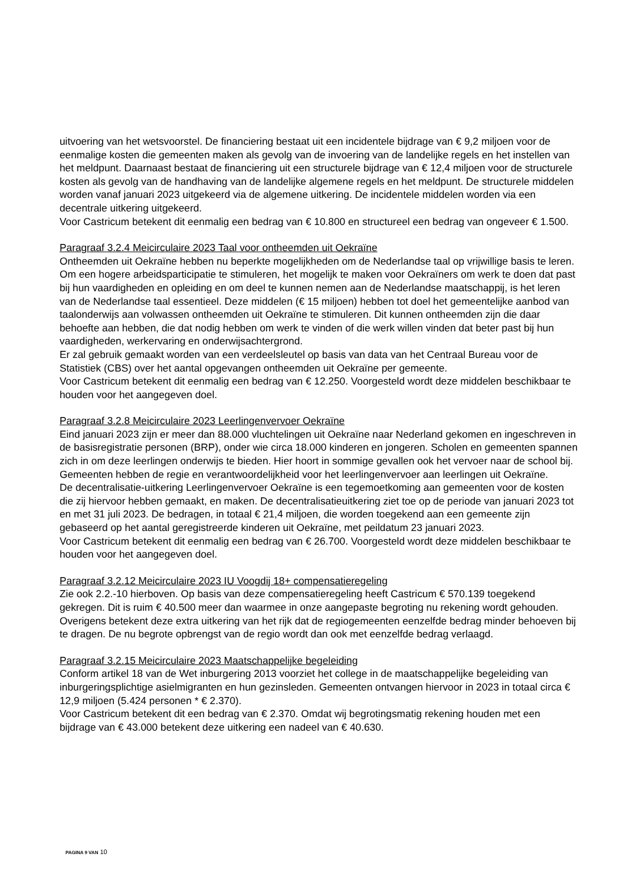uitvoering van het wetsvoorstel. De financiering bestaat uit een incidentele bijdrage van € 9,2 miljoen voor de eenmalige kosten die gemeenten maken als gevolg van de invoering van de landelijke regels en het instellen van het meldpunt. Daarnaast bestaat de financiering uit een structurele bijdrage van € 12,4 miljoen voor de structurele kosten als gevolg van de handhaving van de landelijke algemene regels en het meldpunt. De structurele middelen worden vanaf januari 2023 uitgekeerd via de algemene uitkering. De incidentele middelen worden via een decentrale uitkering uitgekeerd.
Voor Castricum betekent dit eenmalig een bedrag van € 10.800 en structureel een bedrag van ongeveer € 1.500.
Paragraaf 3.2.4 Meicirculaire 2023 Taal voor ontheemden uit Oekraïne
Ontheemden uit Oekraïne hebben nu beperkte mogelijkheden om de Nederlandse taal op vrijwillige basis te leren. Om een hogere arbeidsparticipatie te stimuleren, het mogelijk te maken voor Oekraïners om werk te doen dat past bij hun vaardigheden en opleiding en om deel te kunnen nemen aan de Nederlandse maatschappij, is het leren van de Nederlandse taal essentieel. Deze middelen (€ 15 miljoen) hebben tot doel het gemeentelijke aanbod van taalonderwijs aan volwassen ontheemden uit Oekraïne te stimuleren. Dit kunnen ontheemden zijn die daar behoefte aan hebben, die dat nodig hebben om werk te vinden of die werk willen vinden dat beter past bij hun vaardigheden, werkervaring en onderwijsachtergrond.
Er zal gebruik gemaakt worden van een verdeelsleutel op basis van data van het Centraal Bureau voor de Statistiek (CBS) over het aantal opgevangen ontheemden uit Oekraïne per gemeente.
Voor Castricum betekent dit eenmalig een bedrag van € 12.250. Voorgesteld wordt deze middelen beschikbaar te houden voor het aangegeven doel.
Paragraaf 3.2.8 Meicirculaire 2023 Leerlingenvervoer Oekraïne
Eind januari 2023 zijn er meer dan 88.000 vluchtelingen uit Oekraïne naar Nederland gekomen en ingeschreven in de basisregistratie personen (BRP), onder wie circa 18.000 kinderen en jongeren. Scholen en gemeenten spannen zich in om deze leerlingen onderwijs te bieden. Hier hoort in sommige gevallen ook het vervoer naar de school bij. Gemeenten hebben de regie en verantwoordelijkheid voor het leerlingenvervoer aan leerlingen uit Oekraïne.
De decentralisatie-uitkering Leerlingenvervoer Oekraïne is een tegemoetkoming aan gemeenten voor de kosten die zij hiervoor hebben gemaakt, en maken. De decentralisatieuitkering ziet toe op de periode van januari 2023 tot en met 31 juli 2023. De bedragen, in totaal € 21,4 miljoen, die worden toegekend aan een gemeente zijn gebaseerd op het aantal geregistreerde kinderen uit Oekraïne, met peildatum 23 januari 2023.
Voor Castricum betekent dit eenmalig een bedrag van € 26.700. Voorgesteld wordt deze middelen beschikbaar te houden voor het aangegeven doel.
Paragraaf 3.2.12 Meicirculaire 2023 IU Voogdij 18+ compensatieregeling
Zie ook 2.2.-10 hierboven. Op basis van deze compensatieregeling heeft Castricum € 570.139 toegekend gekregen. Dit is ruim € 40.500 meer dan waarmee in onze aangepaste begroting nu rekening wordt gehouden. Overigens betekent deze extra uitkering van het rijk dat de regiogemeenten eenzelfde bedrag minder behoeven bij te dragen. De nu begrote opbrengst van de regio wordt dan ook met eenzelfde bedrag verlaagd.
Paragraaf 3.2.15 Meicirculaire 2023 Maatschappelijke begeleiding
Conform artikel 18 van de Wet inburgering 2013 voorziet het college in de maatschappelijke begeleiding van inburgeringsplichtige asielmigranten en hun gezinsleden. Gemeenten ontvangen hiervoor in 2023 in totaal circa € 12,9 miljoen (5.424 personen * € 2.370).
Voor Castricum betekent dit een bedrag van € 2.370. Omdat wij begrotingsmatig rekening houden met een bijdrage van € 43.000 betekent deze uitkering een nadeel van € 40.630.
PAGINA 9 VAN 10